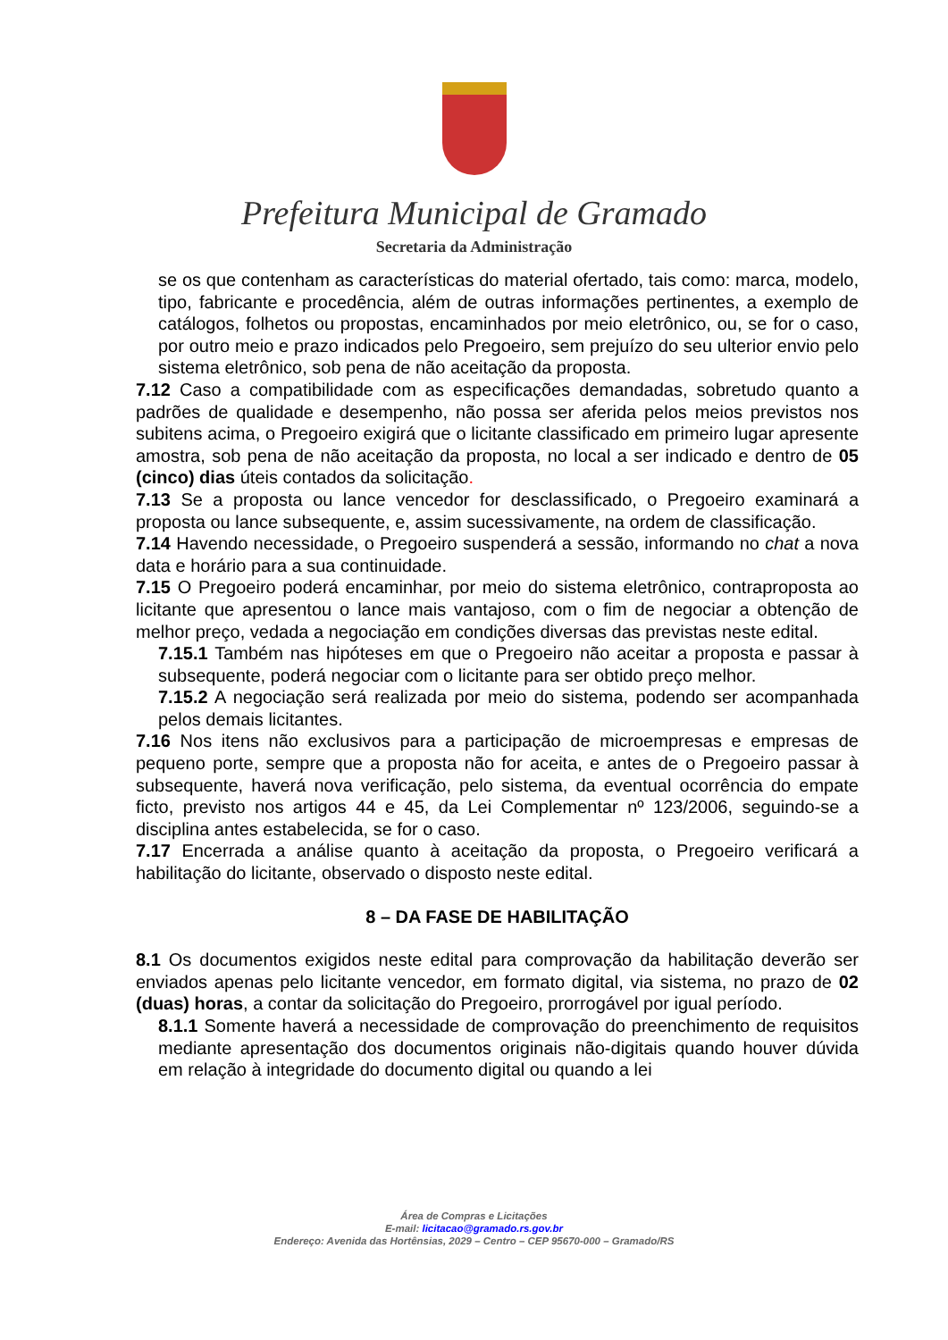Prefeitura Municipal de Gramado
Secretaria da Administração
se os que contenham as características do material ofertado, tais como: marca, modelo, tipo, fabricante e procedência, além de outras informações pertinentes, a exemplo de catálogos, folhetos ou propostas, encaminhados por meio eletrônico, ou, se for o caso, por outro meio e prazo indicados pelo Pregoeiro, sem prejuízo do seu ulterior envio pelo sistema eletrônico, sob pena de não aceitação da proposta.
7.12 Caso a compatibilidade com as especificações demandadas, sobretudo quanto a padrões de qualidade e desempenho, não possa ser aferida pelos meios previstos nos subitens acima, o Pregoeiro exigirá que o licitante classificado em primeiro lugar apresente amostra, sob pena de não aceitação da proposta, no local a ser indicado e dentro de 05 (cinco) dias úteis contados da solicitação.
7.13 Se a proposta ou lance vencedor for desclassificado, o Pregoeiro examinará a proposta ou lance subsequente, e, assim sucessivamente, na ordem de classificação.
7.14 Havendo necessidade, o Pregoeiro suspenderá a sessão, informando no chat a nova data e horário para a sua continuidade.
7.15 O Pregoeiro poderá encaminhar, por meio do sistema eletrônico, contraproposta ao licitante que apresentou o lance mais vantajoso, com o fim de negociar a obtenção de melhor preço, vedada a negociação em condições diversas das previstas neste edital.
7.15.1 Também nas hipóteses em que o Pregoeiro não aceitar a proposta e passar à subsequente, poderá negociar com o licitante para ser obtido preço melhor.
7.15.2 A negociação será realizada por meio do sistema, podendo ser acompanhada pelos demais licitantes.
7.16 Nos itens não exclusivos para a participação de microempresas e empresas de pequeno porte, sempre que a proposta não for aceita, e antes de o Pregoeiro passar à subsequente, haverá nova verificação, pelo sistema, da eventual ocorrência do empate ficto, previsto nos artigos 44 e 45, da Lei Complementar nº 123/2006, seguindo-se a disciplina antes estabelecida, se for o caso.
7.17 Encerrada a análise quanto à aceitação da proposta, o Pregoeiro verificará a habilitação do licitante, observado o disposto neste edital.
8 – DA FASE DE HABILITAÇÃO
8.1 Os documentos exigidos neste edital para comprovação da habilitação deverão ser enviados apenas pelo licitante vencedor, em formato digital, via sistema, no prazo de 02 (duas) horas, a contar da solicitação do Pregoeiro, prorrogável por igual período.
8.1.1 Somente haverá a necessidade de comprovação do preenchimento de requisitos mediante apresentação dos documentos originais não-digitais quando houver dúvida em relação à integridade do documento digital ou quando a lei
Área de Compras e Licitações
E-mail: licitacao@gramado.rs.gov.br
Endereço: Avenida das Hortênsias, 2029 – Centro – CEP 95670-000 – Gramado/RS